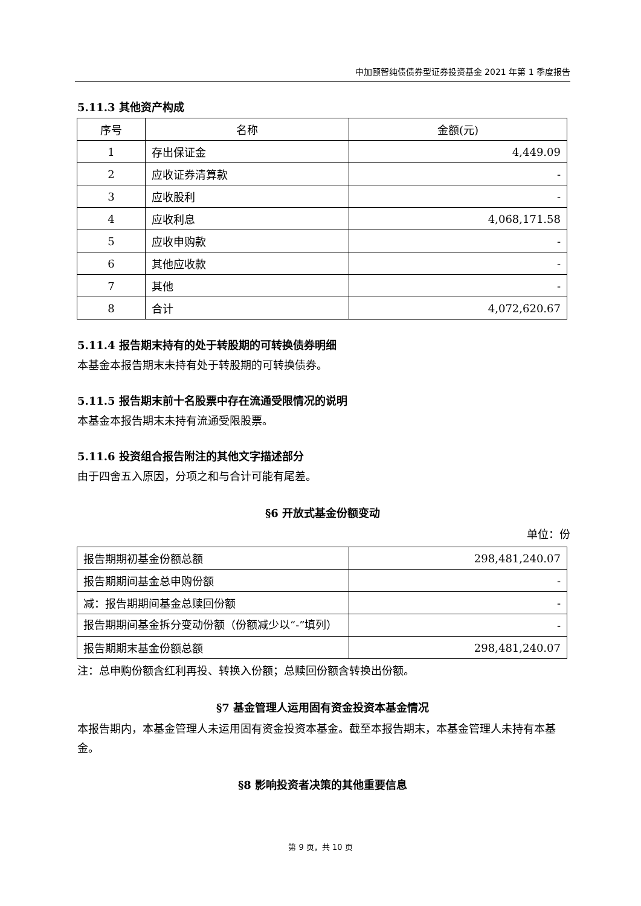中加颐智纯债债券型证券投资基金 2021 年第 1 季度报告
5.11.3 其他资产构成
| 序号 | 名称 | 金额(元) |
| --- | --- | --- |
| 1 | 存出保证金 | 4,449.09 |
| 2 | 应收证券清算款 | - |
| 3 | 应收股利 | - |
| 4 | 应收利息 | 4,068,171.58 |
| 5 | 应收申购款 | - |
| 6 | 其他应收款 | - |
| 7 | 其他 | - |
| 8 | 合计 | 4,072,620.67 |
5.11.4 报告期末持有的处于转股期的可转换债券明细
本基金本报告期末未持有处于转股期的可转换债券。
5.11.5 报告期末前十名股票中存在流通受限情况的说明
本基金本报告期末未持有流通受限股票。
5.11.6 投资组合报告附注的其他文字描述部分
由于四舍五入原因，分项之和与合计可能有尾差。
§6 开放式基金份额变动
单位：份
| 报告期期初基金份额总额 | 298,481,240.07 |
| 报告期期间基金总申购份额 | - |
| 减：报告期期间基金总赎回份额 | - |
| 报告期期间基金拆分变动份额（份额减少以“-”填列） | - |
| 报告期期末基金份额总额 | 298,481,240.07 |
注：总申购份额含红利再投、转换入份额；总赎回份额含转换出份额。
§7 基金管理人运用固有资金投资本基金情况
本报告期内，本基金管理人未运用固有资金投资本基金。截至本报告期末，本基金管理人未持有本基金。
§8 影响投资者决策的其他重要信息
第 9 页，共 10 页